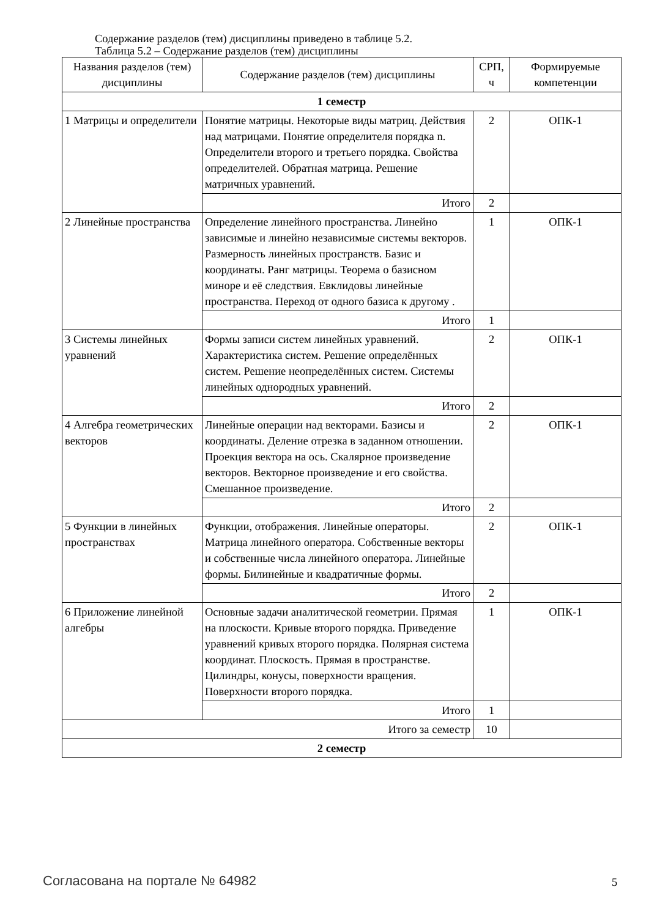Содержание разделов (тем) дисциплины приведено в таблице 5.2.
Таблица 5.2 – Содержание разделов (тем) дисциплины
| Названия разделов (тем) дисциплины | Содержание разделов (тем) дисциплины | СРП, ч | Формируемые компетенции |
| --- | --- | --- | --- |
| 1 семестр | | | |
| 1 Матрицы и определители | Понятие матрицы. Некоторые виды матриц. Действия над матрицами. Понятие определителя порядка n. Определители второго и третьего порядка. Свойства определителей. Обратная матрица. Решение матричных уравнений. | 2 | ОПК-1 |
| | Итого | 2 | |
| 2 Линейные пространства | Определение линейного пространства. Линейно зависимые и линейно независимые системы векторов. Размерность линейных пространств. Базис и координаты. Ранг матрицы. Теорема о базисном миноре и её следствия. Евклидовы линейные пространства. Переход от одного базиса к другому . | 1 | ОПК-1 |
| | Итого | 1 | |
| 3 Системы линейных уравнений | Формы записи систем линейных уравнений. Характеристика систем. Решение определённых систем. Решение неопределённых систем. Системы линейных однородных уравнений. | 2 | ОПК-1 |
| | Итого | 2 | |
| 4 Алгебра геометрических векторов | Линейные операции над векторами. Базисы и координаты. Деление отрезка в заданном отношении. Проекция вектора на ось. Скалярное произведение векторов. Векторное произведение и его свойства. Смешанное произведение. | 2 | ОПК-1 |
| | Итого | 2 | |
| 5 Функции в линейных пространствах | Функции, отображения. Линейные операторы. Матрица линейного оператора. Собственные векторы и собственные числа линейного оператора. Линейные формы. Билинейные и квадратичные формы. | 2 | ОПК-1 |
| | Итого | 2 | |
| 6 Приложение линейной алгебры | Основные задачи аналитической геометрии. Прямая на плоскости. Кривые второго порядка. Приведение уравнений кривых второго порядка. Полярная система координат. Плоскость. Прямая в пространстве. Цилиндры, конусы, поверхности вращения. Поверхности второго порядка. | 1 | ОПК-1 |
| | Итого | 1 | |
| Итого за семестр | | 10 | |
| 2 семестр | | | |
Согласована на портале № 64982 5